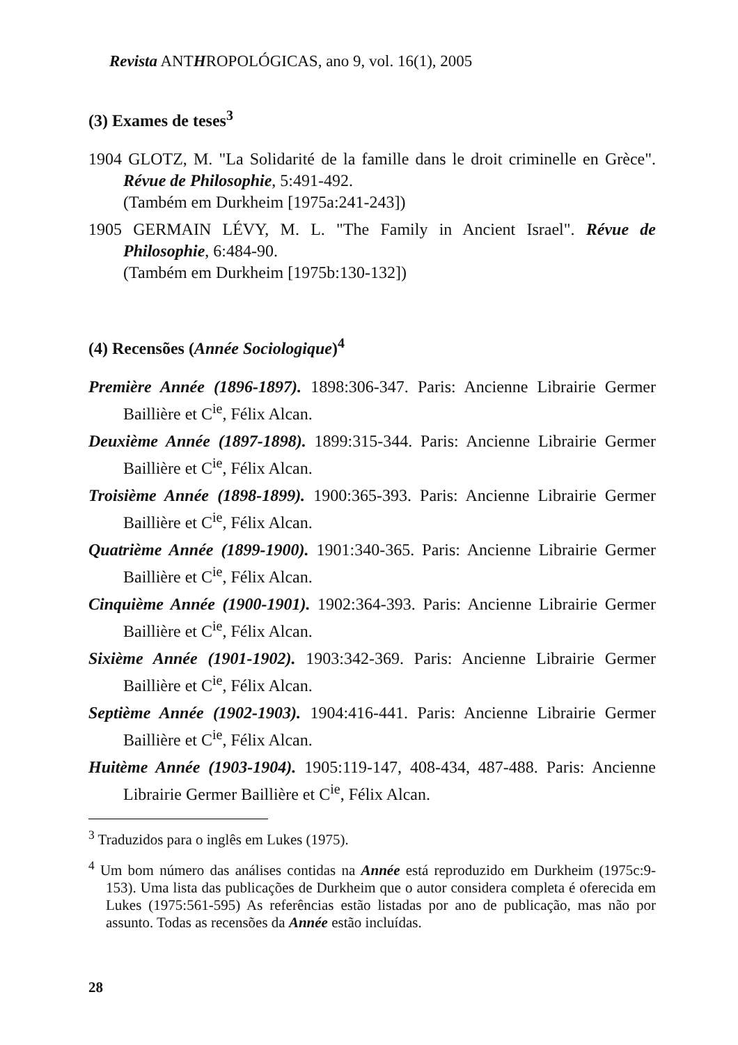Revista ANTHROPOLÓGICAS, ano 9, vol. 16(1), 2005
(3) Exames de teses<sup>3</sup>
1904 GLOTZ, M. "La Solidarité de la famille dans le droit criminelle en Grèce". Révue de Philosophie, 5:491-492.
(Também em Durkheim [1975a:241-243])
1905 GERMAIN LÉVY, M. L. "The Family in Ancient Israel". Révue de Philosophie, 6:484-90.
(Também em Durkheim [1975b:130-132])
(4) Recensões (Année Sociologique)<sup>4</sup>
Première Année (1896-1897). 1898:306-347. Paris: Ancienne Librairie Germer Baillière et C<sup>ie</sup>, Félix Alcan.
Deuxième Année (1897-1898). 1899:315-344. Paris: Ancienne Librairie Germer Baillière et C<sup>ie</sup>, Félix Alcan.
Troisième Année (1898-1899). 1900:365-393. Paris: Ancienne Librairie Germer Baillière et C<sup>ie</sup>, Félix Alcan.
Quatrième Année (1899-1900). 1901:340-365. Paris: Ancienne Librairie Germer Baillière et C<sup>ie</sup>, Félix Alcan.
Cinquième Année (1900-1901). 1902:364-393. Paris: Ancienne Librairie Germer Baillière et C<sup>ie</sup>, Félix Alcan.
Sixième Année (1901-1902). 1903:342-369. Paris: Ancienne Librairie Germer Baillière et C<sup>ie</sup>, Félix Alcan.
Septième Année (1902-1903). 1904:416-441. Paris: Ancienne Librairie Germer Baillière et C<sup>ie</sup>, Félix Alcan.
Huitème Année (1903-1904). 1905:119-147, 408-434, 487-488. Paris: Ancienne Librairie Germer Baillière et C<sup>ie</sup>, Félix Alcan.
<sup>3</sup> Traduzidos para o inglês em Lukes (1975).
<sup>4</sup> Um bom número das análises contidas na Année está reproduzido em Durkheim (1975c:9-153). Uma lista das publicações de Durkheim que o autor considera completa é oferecida em Lukes (1975:561-595) As referências estão listadas por ano de publicação, mas não por assunto. Todas as recensões da Année estão incluídas.
28